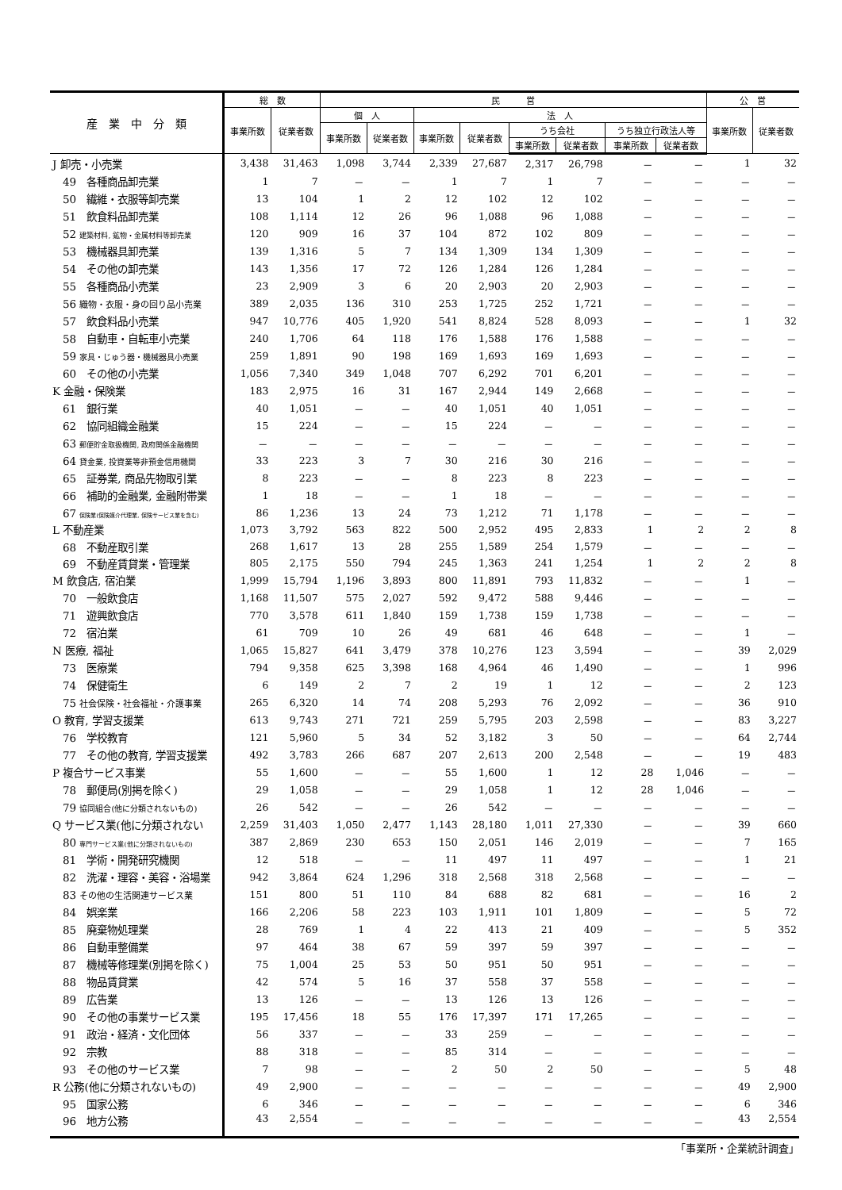| 産 業 中 分 類 | 総 数 | | 民 営 | | | | | | | | 公 営 | |
| --- | --- | --- | --- | --- | --- | --- | --- | --- | --- | --- | --- | --- |
| | 事業所数 | 従業者数 | 個 人 | | 法 人 | | | | | | 事業所数 | 従業者数 |
| | | | 事業所数 | 従業者数 | 事業所数 | 従業者数 | うち会社 | | うち独立行政法人等 | | | |
| | | | | | | | 事業所数 | 従業者数 | 事業所数 | 従業者数 | | |
| J 卸売・小売業 | 3,438 | 31,463 | 1,098 | 3,744 | 2,339 | 27,687 | 2,317 | 26,798 | － | － | 1 | 32 |
| 49 各種商品卸売業 | 1 | 7 | － | － | 1 | 7 | 1 | 7 | － | － | － | － |
| 50 繊維・衣服等卸売業 | 13 | 104 | 1 | 2 | 12 | 102 | 12 | 102 | － | － | － | － |
| 51 飲食料品卸売業 | 108 | 1,114 | 12 | 26 | 96 | 1,088 | 96 | 1,088 | － | － | － | － |
| 52 建築材料, 鉱物・金属材料等卸売業 | 120 | 909 | 16 | 37 | 104 | 872 | 102 | 809 | － | － | － | － |
| 53 機械器具卸売業 | 139 | 1,316 | 5 | 7 | 134 | 1,309 | 134 | 1,309 | － | － | － | － |
| 54 その他の卸売業 | 143 | 1,356 | 17 | 72 | 126 | 1,284 | 126 | 1,284 | － | － | － | － |
| 55 各種商品小売業 | 23 | 2,909 | 3 | 6 | 20 | 2,903 | 20 | 2,903 | － | － | － | － |
| 56 織物・衣服・身の回り品小売業 | 389 | 2,035 | 136 | 310 | 253 | 1,725 | 252 | 1,721 | － | － | － | － |
| 57 飲食料品小売業 | 947 | 10,776 | 405 | 1,920 | 541 | 8,824 | 528 | 8,093 | － | － | 1 | 32 |
| 58 自動車・自転車小売業 | 240 | 1,706 | 64 | 118 | 176 | 1,588 | 176 | 1,588 | － | － | － | － |
| 59 家具・じゅう器・機械器具小売業 | 259 | 1,891 | 90 | 198 | 169 | 1,693 | 169 | 1,693 | － | － | － | － |
| 60 その他の小売業 | 1,056 | 7,340 | 349 | 1,048 | 707 | 6,292 | 701 | 6,201 | － | － | － | － |
| K 金融・保険業 | 183 | 2,975 | 16 | 31 | 167 | 2,944 | 149 | 2,668 | － | － | － | － |
| 61 銀行業 | 40 | 1,051 | － | － | 40 | 1,051 | 40 | 1,051 | － | － | － | － |
| 62 協同組織金融業 | 15 | 224 | － | － | 15 | 224 | － | － | － | － | － | － |
| 63 郵便貯金取扱機関, 政府関係金融機関 | － | － | － | － | － | － | － | － | － | － | － | － |
| 64 貸金業, 投資業等非預金信用機関 | 33 | 223 | 3 | 7 | 30 | 216 | 30 | 216 | － | － | － | － |
| 65 証券業, 商品先物取引業 | 8 | 223 | － | － | 8 | 223 | 8 | 223 | － | － | － | － |
| 66 補助的金融業, 金融附帯業 | 1 | 18 | － | － | 1 | 18 | － | － | － | － | － | － |
| 67 保険業(保険媒介代理業, 保険サービス業を含む) | 86 | 1,236 | 13 | 24 | 73 | 1,212 | 71 | 1,178 | － | － | － | － |
| L 不動産業 | 1,073 | 3,792 | 563 | 822 | 500 | 2,952 | 495 | 2,833 | 1 | 2 | 2 | 8 |
| 68 不動産取引業 | 268 | 1,617 | 13 | 28 | 255 | 1,589 | 254 | 1,579 | － | － | － | － |
| 69 不動産賃貸業・管理業 | 805 | 2,175 | 550 | 794 | 245 | 1,363 | 241 | 1,254 | 1 | 2 | 2 | 8 |
| M 飲食店, 宿泊業 | 1,999 | 15,794 | 1,196 | 3,893 | 800 | 11,891 | 793 | 11,832 | － | － | 1 | － |
| 70 一般飲食店 | 1,168 | 11,507 | 575 | 2,027 | 592 | 9,472 | 588 | 9,446 | － | － | － | － |
| 71 遊興飲食店 | 770 | 3,578 | 611 | 1,840 | 159 | 1,738 | 159 | 1,738 | － | － | － | － |
| 72 宿泊業 | 61 | 709 | 10 | 26 | 49 | 681 | 46 | 648 | － | － | 1 | － |
| N 医療, 福祉 | 1,065 | 15,827 | 641 | 3,479 | 378 | 10,276 | 123 | 3,594 | － | － | 39 | 2,029 |
| 73 医療業 | 794 | 9,358 | 625 | 3,398 | 168 | 4,964 | 46 | 1,490 | － | － | 1 | 996 |
| 74 保健衛生 | 6 | 149 | 2 | 7 | 2 | 19 | 1 | 12 | － | － | 2 | 123 |
| 75 社会保険・社会福祉・介護事業 | 265 | 6,320 | 14 | 74 | 208 | 5,293 | 76 | 2,092 | － | － | 36 | 910 |
| O 教育, 学習支援業 | 613 | 9,743 | 271 | 721 | 259 | 5,795 | 203 | 2,598 | － | － | 83 | 3,227 |
| 76 学校教育 | 121 | 5,960 | 5 | 34 | 52 | 3,182 | 3 | 50 | － | － | 64 | 2,744 |
| 77 その他の教育, 学習支援業 | 492 | 3,783 | 266 | 687 | 207 | 2,613 | 200 | 2,548 | － | － | 19 | 483 |
| P 複合サービス事業 | 55 | 1,600 | － | － | 55 | 1,600 | 1 | 12 | 28 | 1,046 | － | － |
| 78 郵便局(別掲を除く) | 29 | 1,058 | － | － | 29 | 1,058 | 1 | 12 | 28 | 1,046 | － | － |
| 79 協同組合(他に分類されないもの) | 26 | 542 | － | － | 26 | 542 | － | － | － | － | － | － |
| Q サービス業(他に分類されない | 2,259 | 31,403 | 1,050 | 2,477 | 1,143 | 28,180 | 1,011 | 27,330 | － | － | 39 | 660 |
| 80 専門サービス業(他に分類されないもの) | 387 | 2,869 | 230 | 653 | 150 | 2,051 | 146 | 2,019 | － | － | 7 | 165 |
| 81 学術・開発研究機関 | 12 | 518 | － | － | 11 | 497 | 11 | 497 | － | － | 1 | 21 |
| 82 洗濯・理容・美容・浴場業 | 942 | 3,864 | 624 | 1,296 | 318 | 2,568 | 318 | 2,568 | － | － | － | － |
| 83 その他の生活関連サービス業 | 151 | 800 | 51 | 110 | 84 | 688 | 82 | 681 | － | － | 16 | 2 |
| 84 娯楽業 | 166 | 2,206 | 58 | 223 | 103 | 1,911 | 101 | 1,809 | － | － | 5 | 72 |
| 85 廃棄物処理業 | 28 | 769 | 1 | 4 | 22 | 413 | 21 | 409 | － | － | 5 | 352 |
| 86 自動車整備業 | 97 | 464 | 38 | 67 | 59 | 397 | 59 | 397 | － | － | － | － |
| 87 機械等修理業(別掲を除く) | 75 | 1,004 | 25 | 53 | 50 | 951 | 50 | 951 | － | － | － | － |
| 88 物品賃貸業 | 42 | 574 | 5 | 16 | 37 | 558 | 37 | 558 | － | － | － | － |
| 89 広告業 | 13 | 126 | － | － | 13 | 126 | 13 | 126 | － | － | － | － |
| 90 その他の事業サービス業 | 195 | 17,456 | 18 | 55 | 176 | 17,397 | 171 | 17,265 | － | － | － | － |
| 91 政治・経済・文化団体 | 56 | 337 | － | － | 33 | 259 | － | － | － | － | － | － |
| 92 宗教 | 88 | 318 | － | － | 85 | 314 | － | － | － | － | － | － |
| 93 その他のサービス業 | 7 | 98 | － | － | 2 | 50 | 2 | 50 | － | － | 5 | 48 |
| R 公務(他に分類されないもの) | 49 | 2,900 | － | － | － | － | － | － | － | － | 49 | 2,900 |
| 95 国家公務 | 6 | 346 | － | － | － | － | － | － | － | － | 6 | 346 |
| 96 地方公務 | 43 | 2,554 | － | － | － | － | － | － | － | － | 43 | 2,554 |
「事業所・企業統計調査」